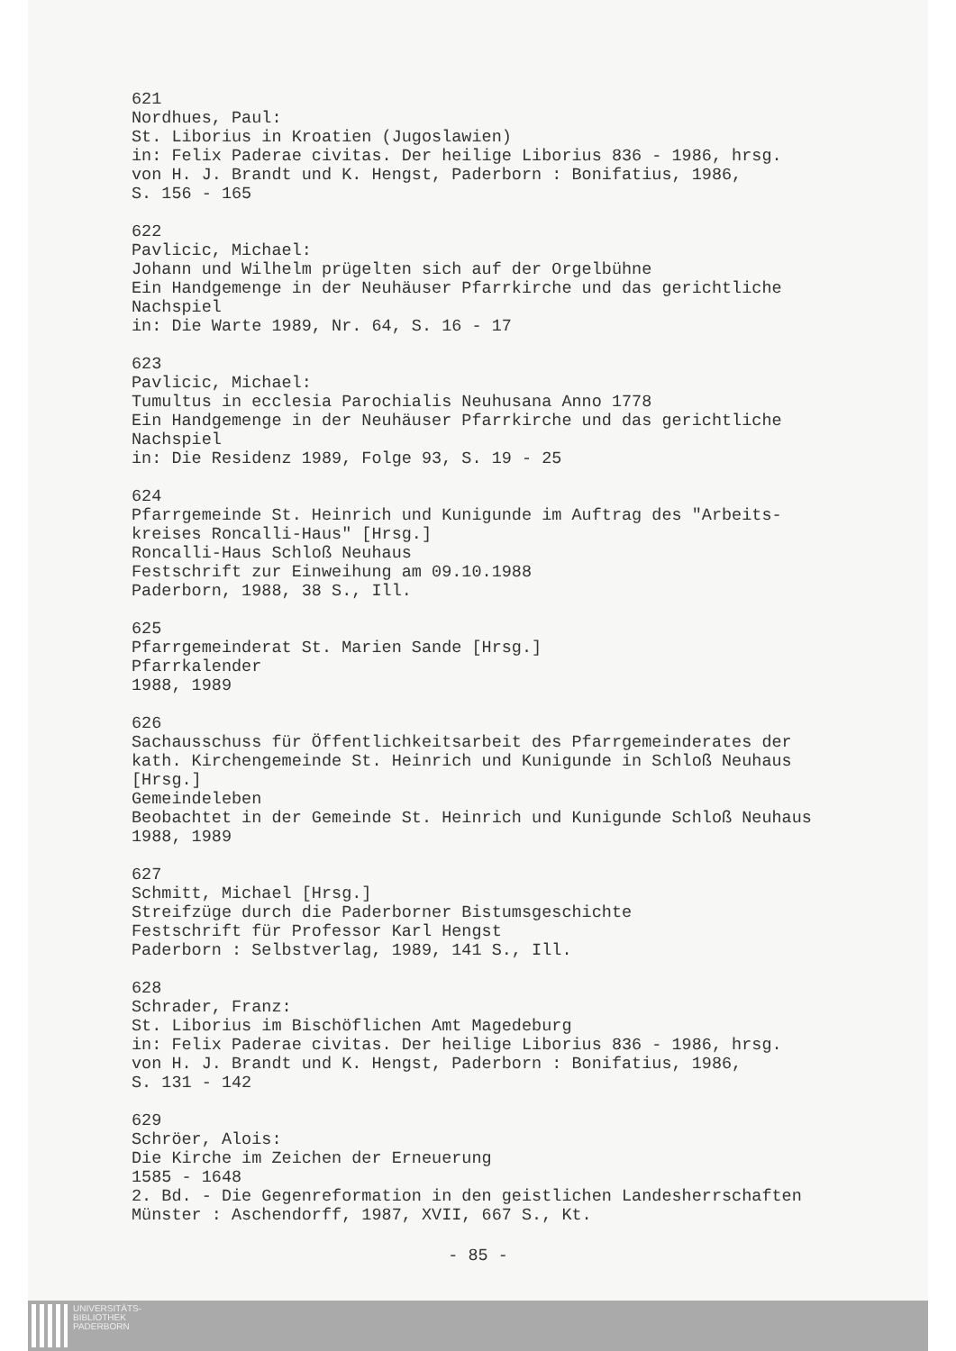621
Nordhues, Paul:
St. Liborius in Kroatien (Jugoslawien)
in: Felix Paderae civitas. Der heilige Liborius 836 - 1986, hrsg.
von H. J. Brandt und K. Hengst, Paderborn : Bonifatius, 1986,
S. 156 - 165
622
Pavlicic, Michael:
Johann und Wilhelm prügelten sich auf der Orgelbühne
Ein Handgemenge in der Neuhäuser Pfarrkirche und das gerichtliche
Nachspiel
in: Die Warte 1989, Nr. 64, S. 16 - 17
623
Pavlicic, Michael:
Tumultus in ecclesia Parochialis Neuhusana Anno 1778
Ein Handgemenge in der Neuhäuser Pfarrkirche und das gerichtliche
Nachspiel
in: Die Residenz 1989, Folge 93, S. 19 - 25
624
Pfarrgemeinde St. Heinrich und Kunigunde im Auftrag des "Arbeits-
kreises Roncalli-Haus" [Hrsg.]
Roncalli-Haus Schloß Neuhaus
Festschrift zur Einweihung am 09.10.1988
Paderborn, 1988, 38 S., Ill.
625
Pfarrgemeinderat St. Marien Sande [Hrsg.]
Pfarrkalender
1988, 1989
626
Sachausschuss für Öffentlichkeitsarbeit des Pfarrgemeinderates der
kath. Kirchengemeinde St. Heinrich und Kunigunde in Schloß Neuhaus
[Hrsg.]
Gemeindeleben
Beobachtet in der Gemeinde St. Heinrich und Kunigunde Schloß Neuhaus
1988, 1989
627
Schmitt, Michael [Hrsg.]
Streifzüge durch die Paderborner Bistumsgeschichte
Festschrift für Professor Karl Hengst
Paderborn : Selbstverlag, 1989, 141 S., Ill.
628
Schrader, Franz:
St. Liborius im Bischöflichen Amt Magedeburg
in: Felix Paderae civitas. Der heilige Liborius 836 - 1986, hrsg.
von H. J. Brandt und K. Hengst, Paderborn : Bonifatius, 1986,
S. 131 - 142
629
Schröer, Alois:
Die Kirche im Zeichen der Erneuerung
1585 - 1648
2. Bd. - Die Gegenreformation in den geistlichen Landesherrschaften
Münster : Aschendorff, 1987, XVII, 667 S., Kt.
- 85 -
UNIVERSITÄTS-
BIBLIOTHEK
PADERBORN